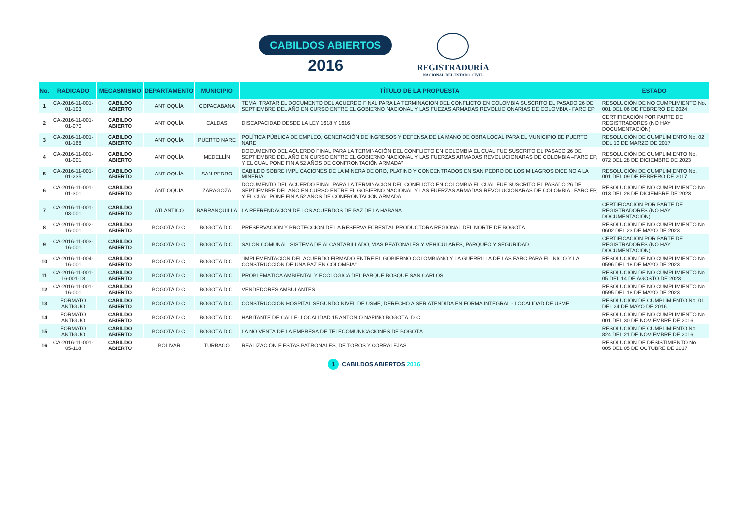CABILDOS ABIERTOS
2016
REGISTRADURÍA
NACIONAL DEL ESTADO CIVIL
| No. | RADICADO | MECASMISMO | DEPARTAMENTO | MUNICIPIO | TÍTULO DE LA PROPUESTA | ESTADO |
| --- | --- | --- | --- | --- | --- | --- |
| 1 | CA-2016-11-001-01-103 | CABILDO ABIERTO | ANTIOQUÍA | COPACABANA | TEMA: TRATAR EL DOCUMENTO DEL ACUERDO FINAL PARA LA TERMINACION DEL CONFLICTO EN COLOMBIA SUSCRITO EL PASADO 26 DE SEPTIEMBRE DEL AÑO EN CURSO ENTRE EL GOBIERNO NACIONAL Y LAS FUEZAS ARMADAS REVOLUCIONARIAS DE COLOMBIA - FARC EP | RESOLUCIÓN DE NO CUMPLIMIENTO No. 001 DEL 06 DE FEBRERO DE 2024 |
| 2 | CA-2016-11-001-01-070 | CABILDO ABIERTO | ANTIOQUÍA | CALDAS | DISCAPACIDAD DESDE LA LEY 1618 Y 1616 | CERTIFICACIÓN POR PARTE DE REGISTRADORES (NO HAY DOCUMENTACIÓN) |
| 3 | CA-2016-11-001-01-168 | CABILDO ABIERTO | ANTIOQUÍA | PUERTO NARE | POLÍTICA PÚBLICA DE EMPLEO, GENERACIÓN DE INGRESOS Y DEFENSA DE LA MANO DE OBRA LOCAL PARA EL MUNICIPIO DE PUERTO NARE | RESOLUCIÓN DE CUMPLIMIENTO No. 02 DEL 10 DE MARZO DE 2017 |
| 4 | CA-2016-11-001-01-001 | CABILDO ABIERTO | ANTIOQUÍA | MEDELLÍN | DOCUMENTO DEL ACUERDO FINAL PARA LA TERMINACIÓN DEL CONFLICTO EN COLOMBIA EL CUAL FUE SUSCRITO EL PASADO 26 DE SEPTIEMBRE DEL AÑO EN CURSO ENTRE EL GOBIERNO NACIONAL Y LAS FUERZAS ARMADAS REVOLUCIONARAS DE COLOMBIA –FARC EP, Y EL CUAL PONE FIN A 52 AÑOS DE CONFRONTACIÓN ARMADA” | RESOLUCIÓN DE CUMPLIMIENTO No. 072 DEL 28 DE DICIEMBRE DE 2023 |
| 5 | CA-2016-11-001-01-235 | CABILDO ABIERTO | ANTIOQUÍA | SAN PEDRO | CABILDO SOBRE IMPLICACIONES DE LA MINERA DE ORO, PLATINO Y CONCENTRADOS EN SAN PEDRO DE LOS MILAGROS DICE NO A LA MINERIA. | RESOLUCIÓN DE CUMPLIMIENTO No. 001 DEL 09 DE FEBRERO DE 2017 |
| 6 | CA-2016-11-001-01-301 | CABILDO ABIERTO | ANTIOQUÍA | ZARAGOZA | DOCUMENTO DEL ACUERDO FINAL PARA LA TERMINACIÓN DEL CONFLICTO EN COLOMBIA EL CUAL FUE SUSCRITO EL PASADO 26 DE SEPTIEMBRE DEL AÑO EN CURSO ENTRE EL GOBIERNO NACIONAL Y LAS FUERZAS ARMADAS REVOLUCIONARAS DE COLOMBIA –FARC EP, Y EL CUAL PONE FIN A 52 AÑOS DE CONFRONTACIÓN ARMADA. | RESOLUCIÓN DE NO CUMPLIMIENTO No. 013 DEL 28 DE DICIEMBRE DE 2023 |
| 7 | CA-2016-11-001-03-001 | CABILDO ABIERTO | ATLÁNTICO | BARRANQUILLA | LA REFRENDACIÓN DE LOS ACUERDOS DE PAZ DE LA HABANA. | CERTIFICACIÓN POR PARTE DE REGISTRADORES (NO HAY DOCUMENTACIÓN) |
| 8 | CA-2016-11-002-16-001 | CABILDO ABIERTO | BOGOTÁ D.C. | BOGOTÁ D.C. | PRESERVACIÓN Y PROTECCIÓN DE LA RESERVA FORESTAL PRODUCTORA REGIONAL DEL NORTE DE BOGOTÁ. | RESOLUCIÓN DE NO CUMPLIMIENTO No. 0602 DEL 23 DE MAYO DE 2023 |
| 9 | CA-2016-11-003-16-001 | CABILDO ABIERTO | BOGOTÁ D.C. | BOGOTÁ D.C. | SALON COMUNAL, SISTEMA DE ALCANTARILLADO, VIAS PEATONALES Y VEHICULARES, PARQUEO Y SEGURIDAD | CERTIFICACIÓN POR PARTE DE REGISTRADORES (NO HAY DOCUMENTACIÓN) |
| 10 | CA-2016-11-004-16-001 | CABILDO ABIERTO | BOGOTÁ D.C. | BOGOTÁ D.C. | "IMPLEMENTACIÓN DEL ACUERDO FIRMADO ENTRE EL GOBIERNO COLOMBIANO Y LA GUERRILLA DE LAS FARC PARA EL INICIO Y LA CONSTRUCCIÓN DE UNA PAZ EN COLOMBIA" | RESOLUCIÓN DE NO CUMPLIMIENTO No. 0596 DEL 18 DE MAYO DE 2023 |
| 11 | CA-2016-11-001-16-001-18 | CABILDO ABIERTO | BOGOTÁ D.C. | BOGOTÁ D.C. | PROBLEMÁTICA AMBIENTAL Y ECOLOGICA DEL PARQUE BOSQUE SAN CARLOS | RESOLUCIÓN DE NO CUMPLIMIENTO No. 05 DEL 14 DE AGOSTO DE 2023 |
| 12 | CA-2016-11-001-16-001 | CABILDO ABIERTO | BOGOTÁ D.C. | BOGOTÁ D.C. | VENDEDORES AMBULANTES | RESOLUCIÓN DE NO CUMPLIMIENTO No. 0595 DEL 18 DE MAYO DE 2023 |
| 13 | FORMATO ANTIGUO | CABILDO ABIERTO | BOGOTÁ D.C. | BOGOTÁ D.C. | CONSTRUCCION HOSPITAL SEGUNDO NIVEL DE USME, DERECHO A SER ATENDIDA EN FORMA INTEGRAL - LOCALIDAD DE USME | RESOLUCIÓN DE CUMPLIMIENTO No. 01 DEL 24 DE MAYO DE 2016 |
| 14 | FORMATO ANTIGUO | CABILDO ABIERTO | BOGOTÁ D.C. | BOGOTÁ D.C. | HABITANTE DE CALLE- LOCALIDAD 15 ANTONIO NARIÑO BOGOTÁ, D.C. | RESOLUCIÓN DE NO CUMPLIMIENTO No. 001 DEL 30 DE NOVIEMBRE DE 2016 |
| 15 | FORMATO ANTIGUO | CABILDO ABIERTO | BOGOTÁ D.C. | BOGOTÁ D.C. | LA NO VENTA DE LA EMPRESA DE TELECOMUNICACIONES DE BOGOTÁ | RESOLUCIÓN DE CUMPLIMIENTO No. 824 DEL 21 DE NOVIEMBRE DE 2016 |
| 16 | CA-2016-11-001-05-118 | CABILDO ABIERTO | BOLÍVAR | TURBACO | REALIZACIÓN FIESTAS PATRONALES, DE TOROS Y CORRALEJAS | RESOLUCIÓN DE DESISTIMIENTO No. 005 DEL 05 DE OCTUBRE DE 2017 |
1 CABILDOS ABIERTOS 2016